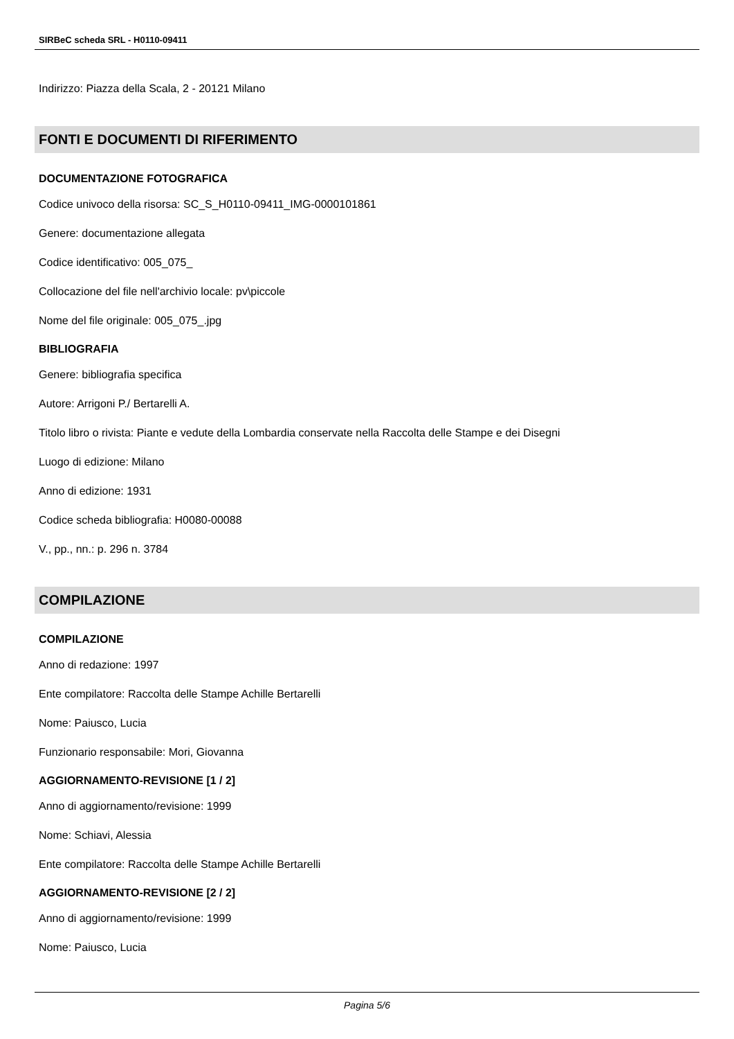SIRBeC scheda SRL - H0110-09411
Indirizzo: Piazza della Scala, 2 - 20121 Milano
FONTI E DOCUMENTI DI RIFERIMENTO
DOCUMENTAZIONE FOTOGRAFICA
Codice univoco della risorsa: SC_S_H0110-09411_IMG-0000101861
Genere: documentazione allegata
Codice identificativo: 005_075_
Collocazione del file nell'archivio locale: pv\piccole
Nome del file originale: 005_075_.jpg
BIBLIOGRAFIA
Genere: bibliografia specifica
Autore: Arrigoni P./ Bertarelli A.
Titolo libro o rivista: Piante e vedute della Lombardia conservate nella Raccolta delle Stampe e dei Disegni
Luogo di edizione: Milano
Anno di edizione: 1931
Codice scheda bibliografia: H0080-00088
V., pp., nn.: p. 296 n. 3784
COMPILAZIONE
COMPILAZIONE
Anno di redazione: 1997
Ente compilatore: Raccolta delle Stampe Achille Bertarelli
Nome: Paiusco, Lucia
Funzionario responsabile: Mori, Giovanna
AGGIORNAMENTO-REVISIONE [1 / 2]
Anno di aggiornamento/revisione: 1999
Nome: Schiavi, Alessia
Ente compilatore: Raccolta delle Stampe Achille Bertarelli
AGGIORNAMENTO-REVISIONE [2 / 2]
Anno di aggiornamento/revisione: 1999
Nome: Paiusco, Lucia
Pagina 5/6